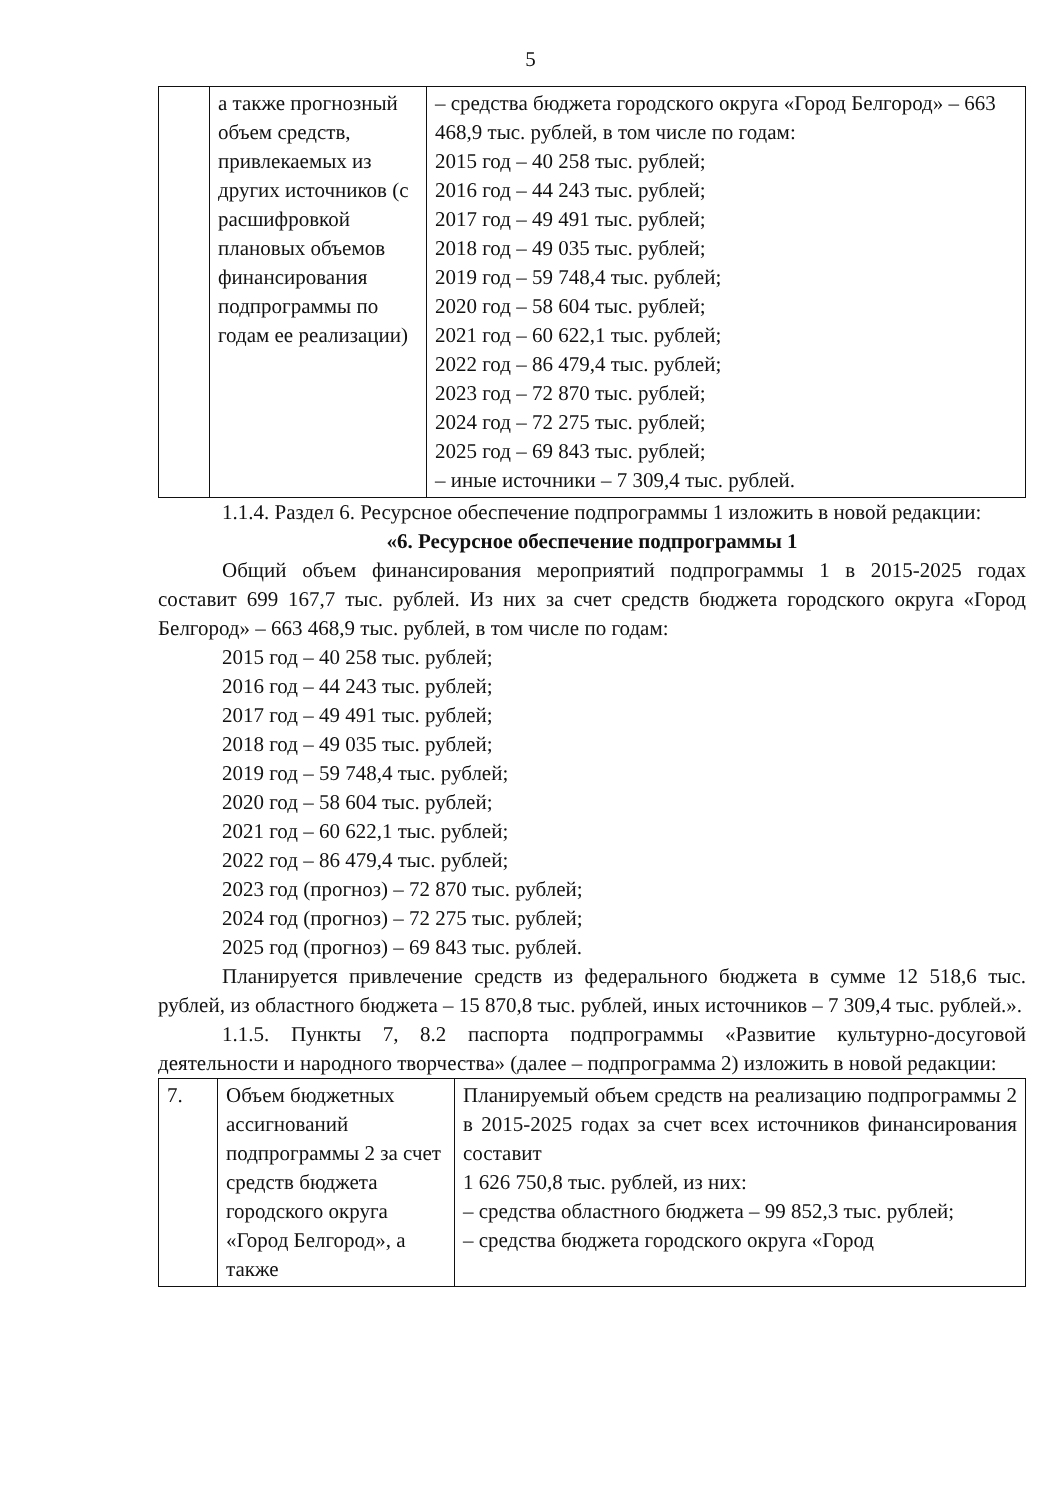5
| | а также прогнозный объем средств, привлекаемых из других источников (с расшифровкой плановых объемов финансирования подпрограммы по годам ее реализации) | – средства бюджета городского округа «Город Белгород» – 663 468,9 тыс. рублей, в том числе по годам: 2015 год – 40 258 тыс. рублей; 2016 год – 44 243 тыс. рублей; 2017 год – 49 491 тыс. рублей; 2018 год – 49 035 тыс. рублей; 2019 год – 59 748,4 тыс. рублей; 2020 год – 58 604 тыс. рублей; 2021 год – 60 622,1 тыс. рублей; 2022 год – 86 479,4 тыс. рублей; 2023 год – 72 870 тыс. рублей; 2024 год – 72 275 тыс. рублей; 2025 год – 69 843 тыс. рублей; – иные источники – 7 309,4 тыс. рублей. |
1.1.4. Раздел 6. Ресурсное обеспечение подпрограммы 1 изложить в новой редакции:
«6. Ресурсное обеспечение подпрограммы 1
Общий объем финансирования мероприятий подпрограммы 1 в 2015-2025 годах составит 699 167,7 тыс. рублей. Из них за счет средств бюджета городского округа «Город Белгород» – 663 468,9 тыс. рублей, в том числе по годам:
2015 год – 40 258 тыс. рублей;
2016 год – 44 243 тыс. рублей;
2017 год – 49 491 тыс. рублей;
2018 год – 49 035 тыс. рублей;
2019 год – 59 748,4 тыс. рублей;
2020 год – 58 604 тыс. рублей;
2021 год – 60 622,1 тыс. рублей;
2022 год – 86 479,4 тыс. рублей;
2023 год (прогноз) – 72 870 тыс. рублей;
2024 год (прогноз) – 72 275 тыс. рублей;
2025 год (прогноз) – 69 843 тыс. рублей.
Планируется привлечение средств из федерального бюджета в сумме 12 518,6 тыс. рублей, из областного бюджета – 15 870,8 тыс. рублей, иных источников – 7 309,4 тыс. рублей.».
1.1.5. Пункты 7, 8.2 паспорта подпрограммы «Развитие культурно-досуговой деятельности и народного творчества» (далее – подпрограмма 2) изложить в новой редакции:
| 7. | Объем бюджетных ассигнований подпрограммы 2 за счет средств бюджета городского округа «Город Белгород», а также | Планируемый объем средств на реализацию подпрограммы 2 в 2015-2025 годах за счет всех источников финансирования составит 1 626 750,8 тыс. рублей, из них: – средства областного бюджета – 99 852,3 тыс. рублей; – средства бюджета городского округа «Город |